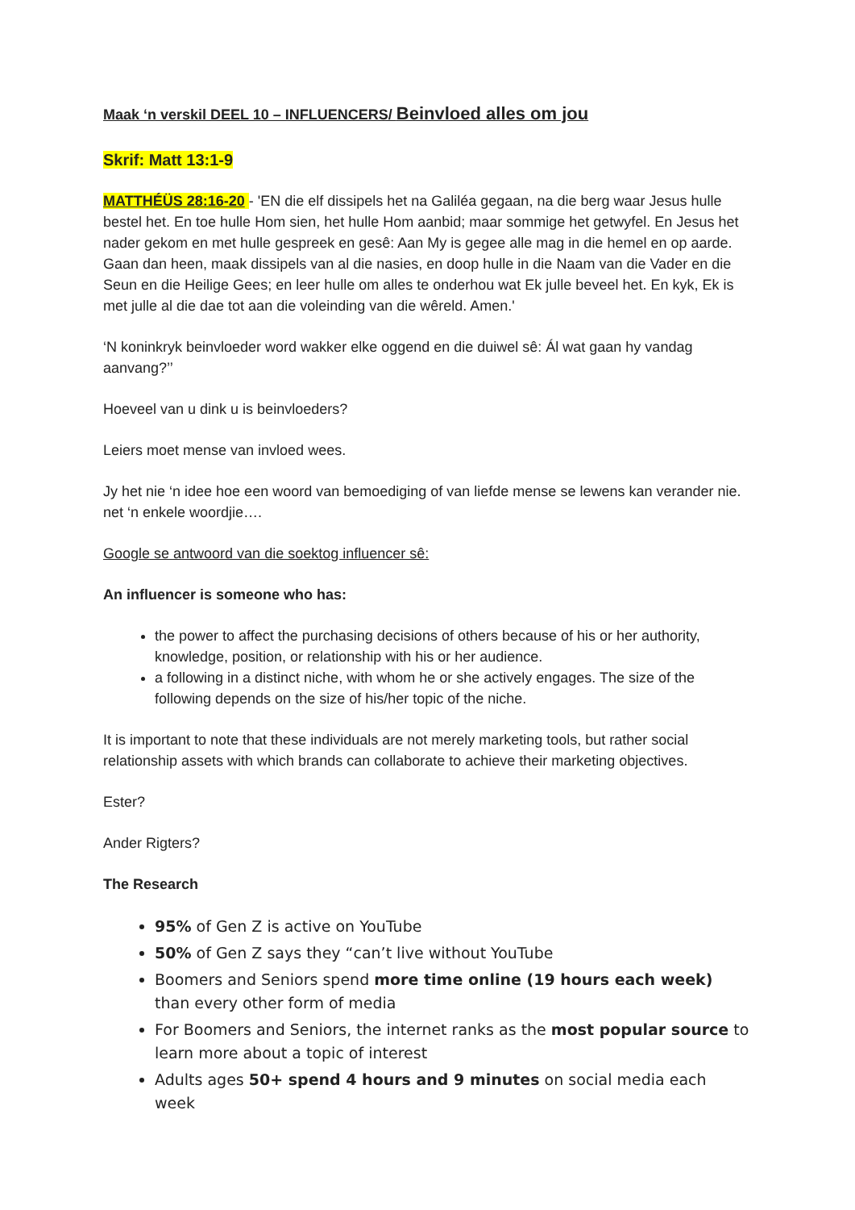Maak ‘n verskil DEEL 10 – INFLUENCERS/ Beinvloed alles om jou
Skrif: Matt 13:1-9
MATTHÉÜS 28:16-20 - 'EN die elf dissipels het na Galiléa gegaan, na die berg waar Jesus hulle bestel het. En toe hulle Hom sien, het hulle Hom aanbid; maar sommige het getwyfel. En Jesus het nader gekom en met hulle gespreek en gesê: Aan My is gegee alle mag in die hemel en op aarde. Gaan dan heen, maak dissipels van al die nasies, en doop hulle in die Naam van die Vader en die Seun en die Heilige Gees; en leer hulle om alles te onderhou wat Ek julle beveel het. En kyk, Ek is met julle al die dae tot aan die voleinding van die wêreld. Amen.'
‘N koninkryk beinvloeder word wakker elke oggend en die duiwel sê: Ál wat gaan hy vandag aanvang?’’
Hoeveel van u dink u is beinvloeders?
Leiers moet mense van invloed wees.
Jy het nie ‘n idee hoe een woord van bemoediging of van liefde mense se lewens kan verander nie. net ‘n enkele woordjie….
Google se antwoord van die soektog influencer sê:
An influencer is someone who has:
the power to affect the purchasing decisions of others because of his or her authority, knowledge, position, or relationship with his or her audience.
a following in a distinct niche, with whom he or she actively engages. The size of the following depends on the size of his/her topic of the niche.
It is important to note that these individuals are not merely marketing tools, but rather social relationship assets with which brands can collaborate to achieve their marketing objectives.
Ester?
Ander Rigters?
The Research
95% of Gen Z is active on YouTube
50% of Gen Z says they “can’t live without YouTube
Boomers and Seniors spend more time online (19 hours each week) than every other form of media
For Boomers and Seniors, the internet ranks as the most popular source to learn more about a topic of interest
Adults ages 50+ spend 4 hours and 9 minutes on social media each week